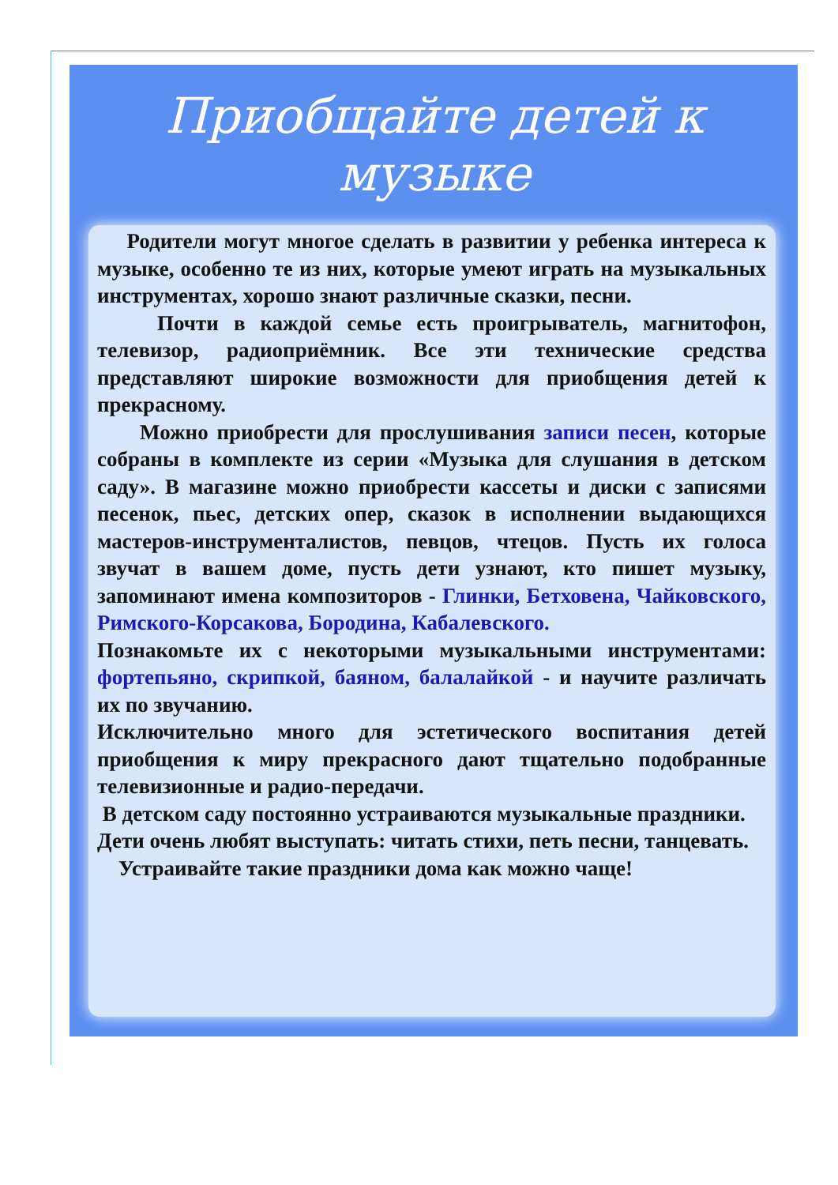Приобщайте детей к музыке
Родители могут многое сделать в развитии у ребенка интереса к музыке, особенно те из них, которые умеют играть на музыкальных инструментах, хорошо знают различные сказки, песни.
Почти в каждой семье есть проигрыватель, магнитофон, телевизор, радиоприёмник. Все эти технические средства представляют широкие возможности для приобщения детей к прекрасному.
Можно приобрести для прослушивания записи песен, которые собраны в комплекте из серии «Музыка для слушания в детском саду». В магазине можно приобрести кассеты и диски с записями песенок, пьес, детских опер, сказок в исполнении выдающихся мастеров-инструменталистов, певцов, чтецов. Пусть их голоса звучат в вашем доме, пусть дети узнают, кто пишет музыку, запоминают имена композиторов - Глинки, Бетховена, Чайковского, Римского-Корсакова, Бородина, Кабалевского.
Познакомьте их с некоторыми музыкальными инструментами: фортепьяно, скрипкой, баяном, балалайкой - и научите различать их по звучанию.
Исключительно много для эстетического воспитания детей приобщения к миру прекрасного дают тщательно подобранные телевизионные и радио-передачи.
В детском саду постоянно устраиваются музыкальные праздники.
Дети очень любят выступать: читать стихи, петь песни, танцевать.
Устраивайте такие праздники дома как можно чаще!